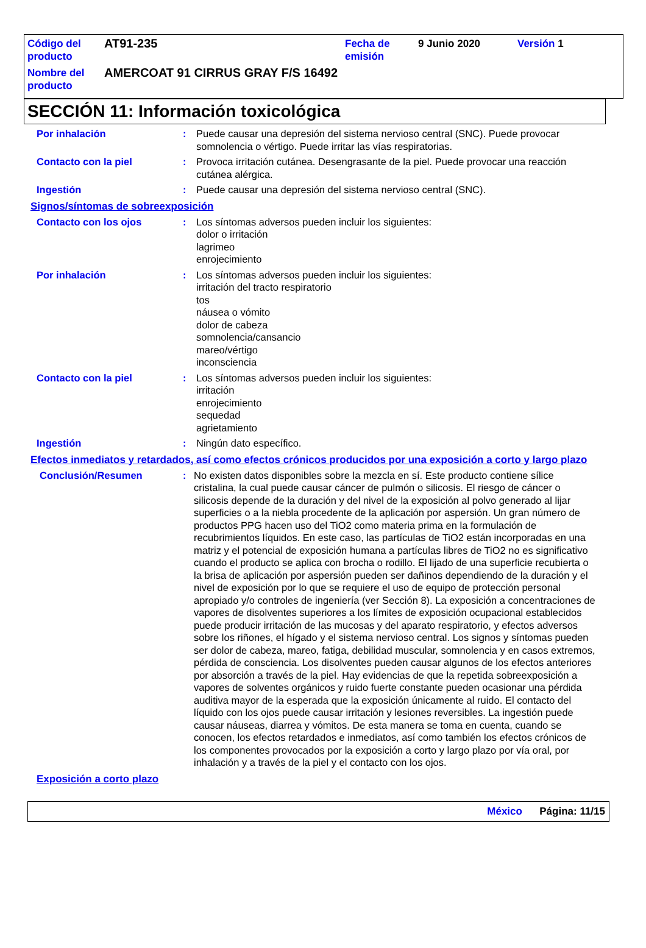| Código del producto | AT91-235 | Fecha de emisión | 9 Junio 2020 | Versión 1 |
| Nombre del producto | AMERCOAT 91 CIRRUS GRAY F/S 16492 | | | |
SECCIÓN 11: Información toxicológica
Por inhalación : Puede causar una depresión del sistema nervioso central (SNC). Puede provocar somnolencia o vértigo. Puede irritar las vías respiratorias.
Contacto con la piel : Provoca irritación cutánea. Desengrasante de la piel. Puede provocar una reacción cutánea alérgica.
Ingestión : Puede causar una depresión del sistema nervioso central (SNC).
Signos/síntomas de sobreexposición
Contacto con los ojos : Los síntomas adversos pueden incluir los siguientes:
dolor o irritación
lagrimeo
enrojecimiento
Por inhalación : Los síntomas adversos pueden incluir los siguientes:
irritación del tracto respiratorio
tos
náusea o vómito
dolor de cabeza
somnolencia/cansancio
mareo/vértigo
inconsciencia
Contacto con la piel : Los síntomas adversos pueden incluir los siguientes:
irritación
enrojecimiento
sequedad
agrietamiento
Ingestión : Ningún dato específico.
Efectos inmediatos y retardados, así como efectos crónicos producidos por una exposición a corto y largo plazo
Conclusión/Resumen : No existen datos disponibles sobre la mezcla en sí. Este producto contiene sílice cristalina, la cual puede causar cáncer de pulmón o silicosis. El riesgo de cáncer o silicosis depende de la duración y del nivel de la exposición al polvo generado al lijar superficies o a la niebla procedente de la aplicación por aspersión. Un gran número de productos PPG hacen uso del TiO2 como materia prima en la formulación de recubrimientos líquidos. En este caso, las partículas de TiO2 están incorporadas en una matriz y el potencial de exposición humana a partículas libres de TiO2 no es significativo cuando el producto se aplica con brocha o rodillo. El lijado de una superficie recubierta o la brisa de aplicación por aspersión pueden ser dañinos dependiendo de la duración y el nivel de exposición por lo que se requiere el uso de equipo de protección personal apropiado y/o controles de ingeniería (ver Sección 8). La exposición a concentraciones de vapores de disolventes superiores a los límites de exposición ocupacional establecidos puede producir irritación de las mucosas y del aparato respiratorio, y efectos adversos sobre los riñones, el hígado y el sistema nervioso central. Los signos y síntomas pueden ser dolor de cabeza, mareo, fatiga, debilidad muscular, somnolencia y en casos extremos, pérdida de consciencia. Los disolventes pueden causar algunos de los efectos anteriores por absorción a través de la piel. Hay evidencias de que la repetida sobreexposición a vapores de solventes orgánicos y ruido fuerte constante pueden ocasionar una pérdida auditiva mayor de la esperada que la exposición únicamente al ruido. El contacto del líquido con los ojos puede causar irritación y lesiones reversibles. La ingestión puede causar náuseas, diarrea y vómitos. De esta manera se toma en cuenta, cuando se conocen, los efectos retardados e inmediatos, así como también los efectos crónicos de los componentes provocados por la exposición a corto y largo plazo por vía oral, por inhalación y a través de la piel y el contacto con los ojos.
Exposición a corto plazo
México Página: 11/15